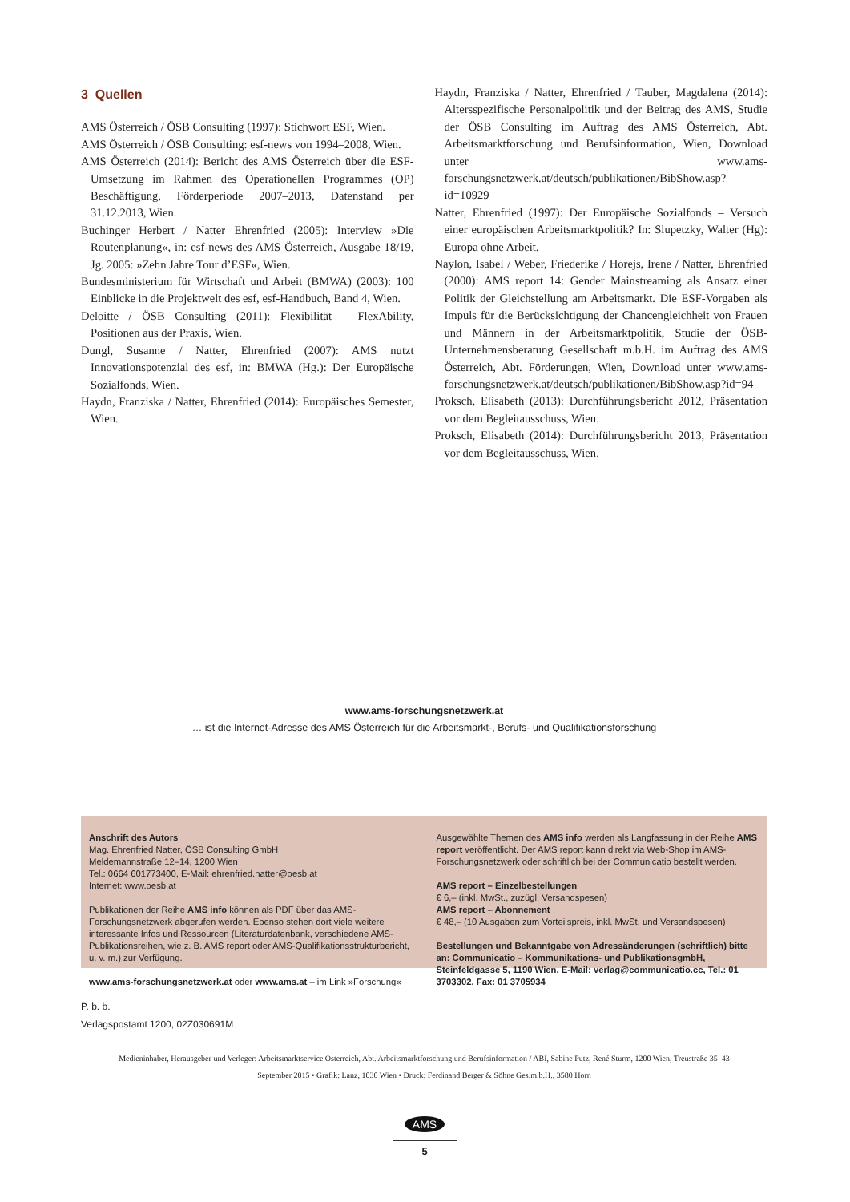3 Quellen
AMS Österreich / ÖSB Consulting (1997): Stichwort ESF, Wien.
AMS Österreich / ÖSB Consulting: esf-news von 1994–2008, Wien.
AMS Österreich (2014): Bericht des AMS Österreich über die ESF-Umsetzung im Rahmen des Operationellen Programmes (OP) Beschäftigung, Förderperiode 2007–2013, Datenstand per 31.12.2013, Wien.
Buchinger Herbert / Natter Ehrenfried (2005): Interview »Die Routenplanung«, in: esf-news des AMS Österreich, Ausgabe 18/19, Jg. 2005: »Zehn Jahre Tour d’ESF«, Wien.
Bundesministerium für Wirtschaft und Arbeit (BMWA) (2003): 100 Einblicke in die Projektwelt des esf, esf-Handbuch, Band 4, Wien.
Deloitte / ÖSB Consulting (2011): Flexibilität – FlexAbility, Positionen aus der Praxis, Wien.
Dungl, Susanne / Natter, Ehrenfried (2007): AMS nutzt Innovationspotenzial des esf, in: BMWA (Hg.): Der Europäische Sozialfonds, Wien.
Haydn, Franziska / Natter, Ehrenfried (2014): Europäisches Semester, Wien.
Haydn, Franziska / Natter, Ehrenfried / Tauber, Magdalena (2014): Altersspezifische Personalpolitik und der Beitrag des AMS, Studie der ÖSB Consulting im Auftrag des AMS Österreich, Abt. Arbeitsmarktforschung und Berufsinformation, Wien, Download unter www.ams-forschungsnetzwerk.at/deutsch/publikationen/BibShow.asp?id=10929
Natter, Ehrenfried (1997): Der Europäische Sozialfonds – Versuch einer europäischen Arbeitsmarktpolitik? In: Slupetzky, Walter (Hg): Europa ohne Arbeit.
Naylon, Isabel / Weber, Friederike / Horejs, Irene / Natter, Ehrenfried (2000): AMS report 14: Gender Mainstreaming als Ansatz einer Politik der Gleichstellung am Arbeitsmarkt. Die ESF-Vorgaben als Impuls für die Berücksichtigung der Chancengleichheit von Frauen und Männern in der Arbeitsmarktpolitik, Studie der ÖSB-Unternehmensberatung Gesellschaft m.b.H. im Auftrag des AMS Österreich, Abt. Förderungen, Wien, Download unter www.ams-forschungsnetzwerk.at/deutsch/publikationen/BibShow.asp?id=94
Proksch, Elisabeth (2013): Durchführungsbericht 2012, Präsentation vor dem Begleitausschuss, Wien.
Proksch, Elisabeth (2014): Durchführungsbericht 2013, Präsentation vor dem Begleitausschuss, Wien.
www.ams-forschungsnetzwerk.at
… ist die Internet-Adresse des AMS Österreich für die Arbeitsmarkt-, Berufs- und Qualifikationsforschung
Anschrift des Autors
Mag. Ehrenfried Natter, ÖSB Consulting GmbH
Meldemannstraße 12–14, 1200 Wien
Tel.: 0664 601773400, E-Mail: ehrenfried.natter@oesb.at
Internet: www.oesb.at
Publikationen der Reihe AMS info können als PDF über das AMS-Forschungsnetzwerk abgerufen werden. Ebenso stehen dort viele weitere interessante Infos und Ressourcen (Literaturdatenbank, verschiedene AMS-Publikationsreihen, wie z. B. AMS report oder AMS-Qualifikationsstrukturbericht, u. v. m.) zur Verfügung.
www.ams-forschungsnetzwerk.at oder www.ams.at – im Link »Forschung«
Ausgewählte Themen des AMS info werden als Langfassung in der Reihe AMS report veröffentlicht. Der AMS report kann direkt via Web-Shop im AMS-Forschungsnetzwerk oder schriftlich bei der Communicatio bestellt werden.
AMS report – Einzelbestellungen
€ 6,– (inkl. MwSt., zuzügl. Versandspesen)
AMS report – Abonnement
€ 48,– (10 Ausgaben zum Vorteilspreis, inkl. MwSt. und Versandspesen)
Bestellungen und Bekanntgabe von Adressänderungen (schriftlich) bitte an: Communicatio – Kommunikations- und PublikationsgmbH, Steinfeldgasse 5, 1190 Wien, E-Mail: verlag@communicatio.cc, Tel.: 01 3703302, Fax: 01 3705934
P. b. b.
Verlagspostamt 1200, 02Z030691M
Medieninhaber, Herausgeber und Verleger: Arbeitsmarktservice Österreich, Abt. Arbeitsmarktforschung und Berufsinformation / ABI, Sabine Putz, René Sturm, 1200 Wien, Treustraße 35–43
September 2015 • Grafik: Lanz, 1030 Wien • Druck: Ferdinand Berger & Söhne Ges.m.b.H., 3580 Horn
AMS
5